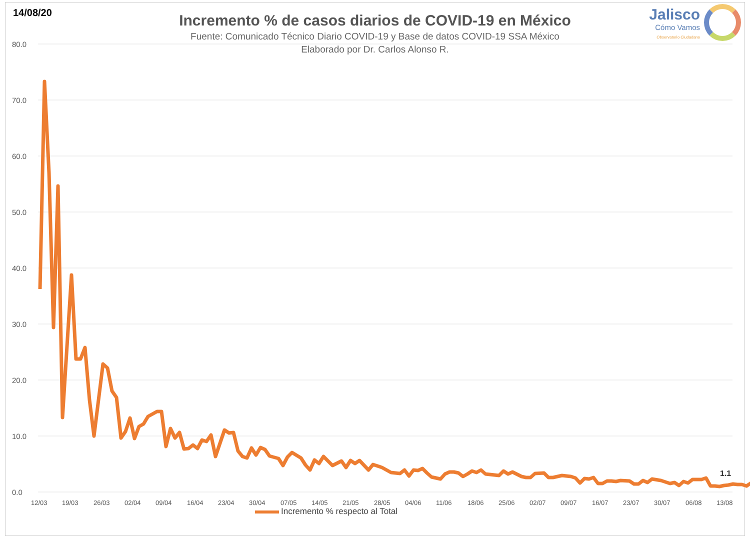14/08/20
Incremento % de casos diarios de COVID-19 en México
Fuente: Comunicado Técnico Diario COVID-19 y Base de datos COVID-19 SSA México
Elaborado por Dr. Carlos Alonso R.
Jalisco
Cómo Vamos
Observatorio Ciudadano
80.0
70.0
60.0
50.0
40.0
30.0
20.0
10.0
0.0
12/03
19/03
26/03
02/04
09/04
16/04
23/04
30/04
07/05
14/05
21/05
28/05
04/06
11/06
18/06
25/06
02/07
09/07
16/07
23/07
30/07
06/08
13/08
1.1
Incremento % respecto al Total